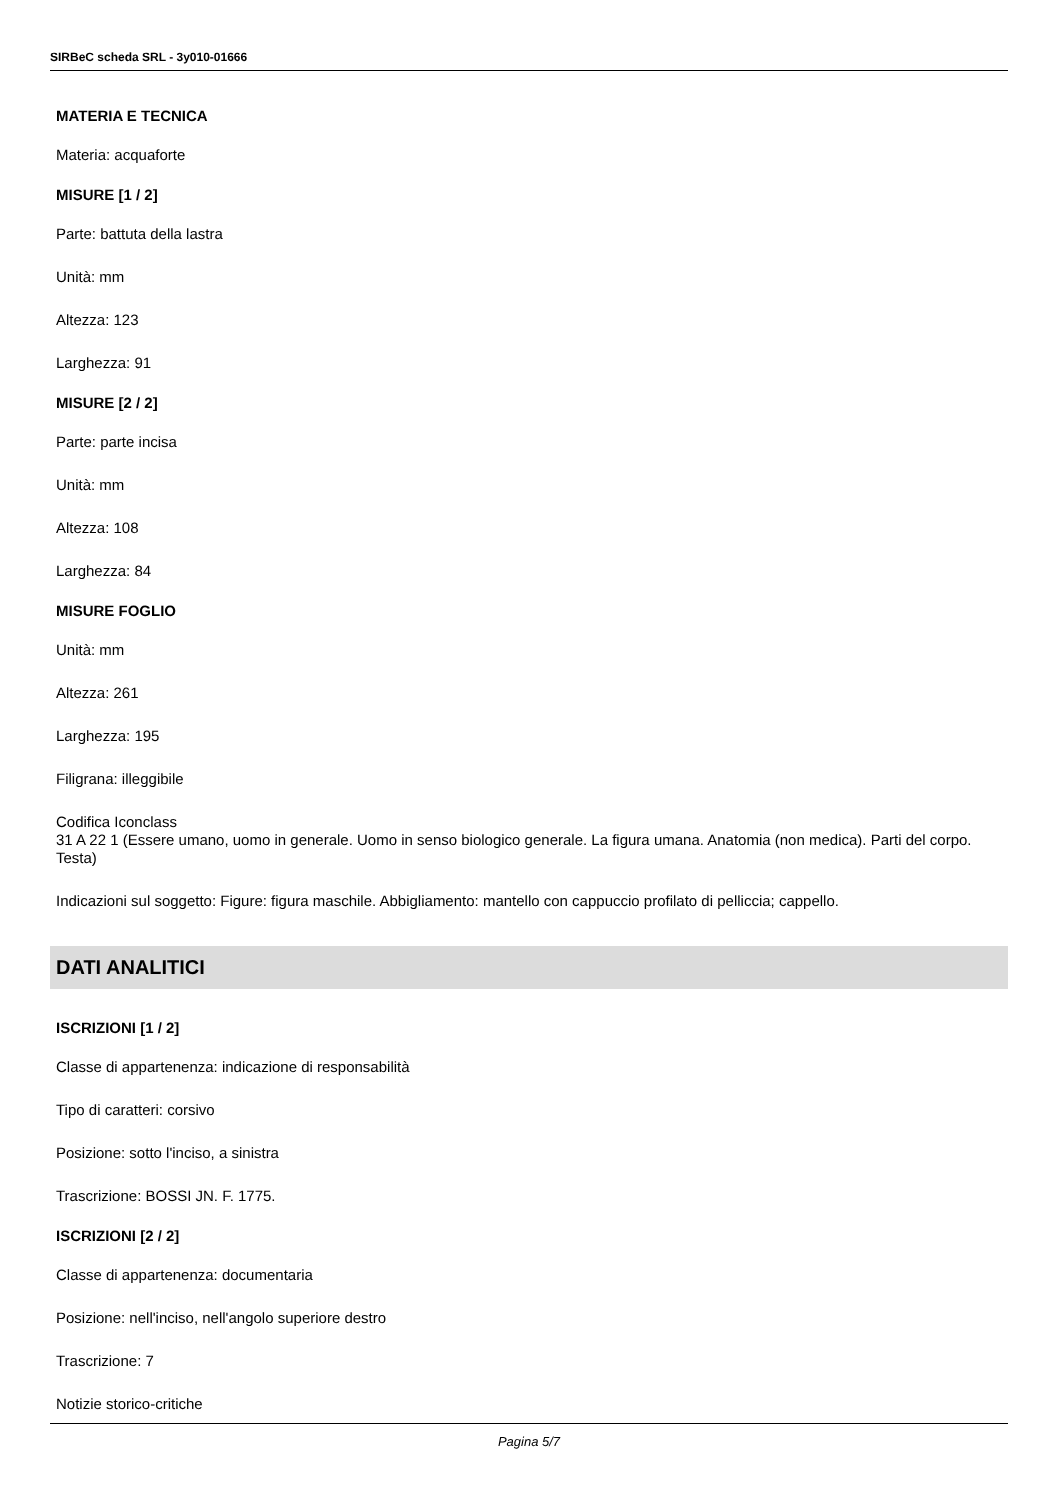SIRBeC scheda SRL - 3y010-01666
MATERIA E TECNICA
Materia: acquaforte
MISURE [1 / 2]
Parte: battuta della lastra
Unità: mm
Altezza: 123
Larghezza: 91
MISURE [2 / 2]
Parte: parte incisa
Unità: mm
Altezza: 108
Larghezza: 84
MISURE FOGLIO
Unità: mm
Altezza: 261
Larghezza: 195
Filigrana: illeggibile
Codifica Iconclass
31 A 22 1 (Essere umano, uomo in generale. Uomo in senso biologico generale. La figura umana. Anatomia (non medica). Parti del corpo. Testa)
Indicazioni sul soggetto: Figure: figura maschile. Abbigliamento: mantello con cappuccio profilato di pelliccia; cappello.
DATI ANALITICI
ISCRIZIONI [1 / 2]
Classe di appartenenza: indicazione di responsabilità
Tipo di caratteri: corsivo
Posizione: sotto l'inciso, a sinistra
Trascrizione: BOSSI JN. F. 1775.
ISCRIZIONI [2 / 2]
Classe di appartenenza: documentaria
Posizione: nell'inciso, nell'angolo superiore destro
Trascrizione: 7
Notizie storico-critiche
Pagina 5/7